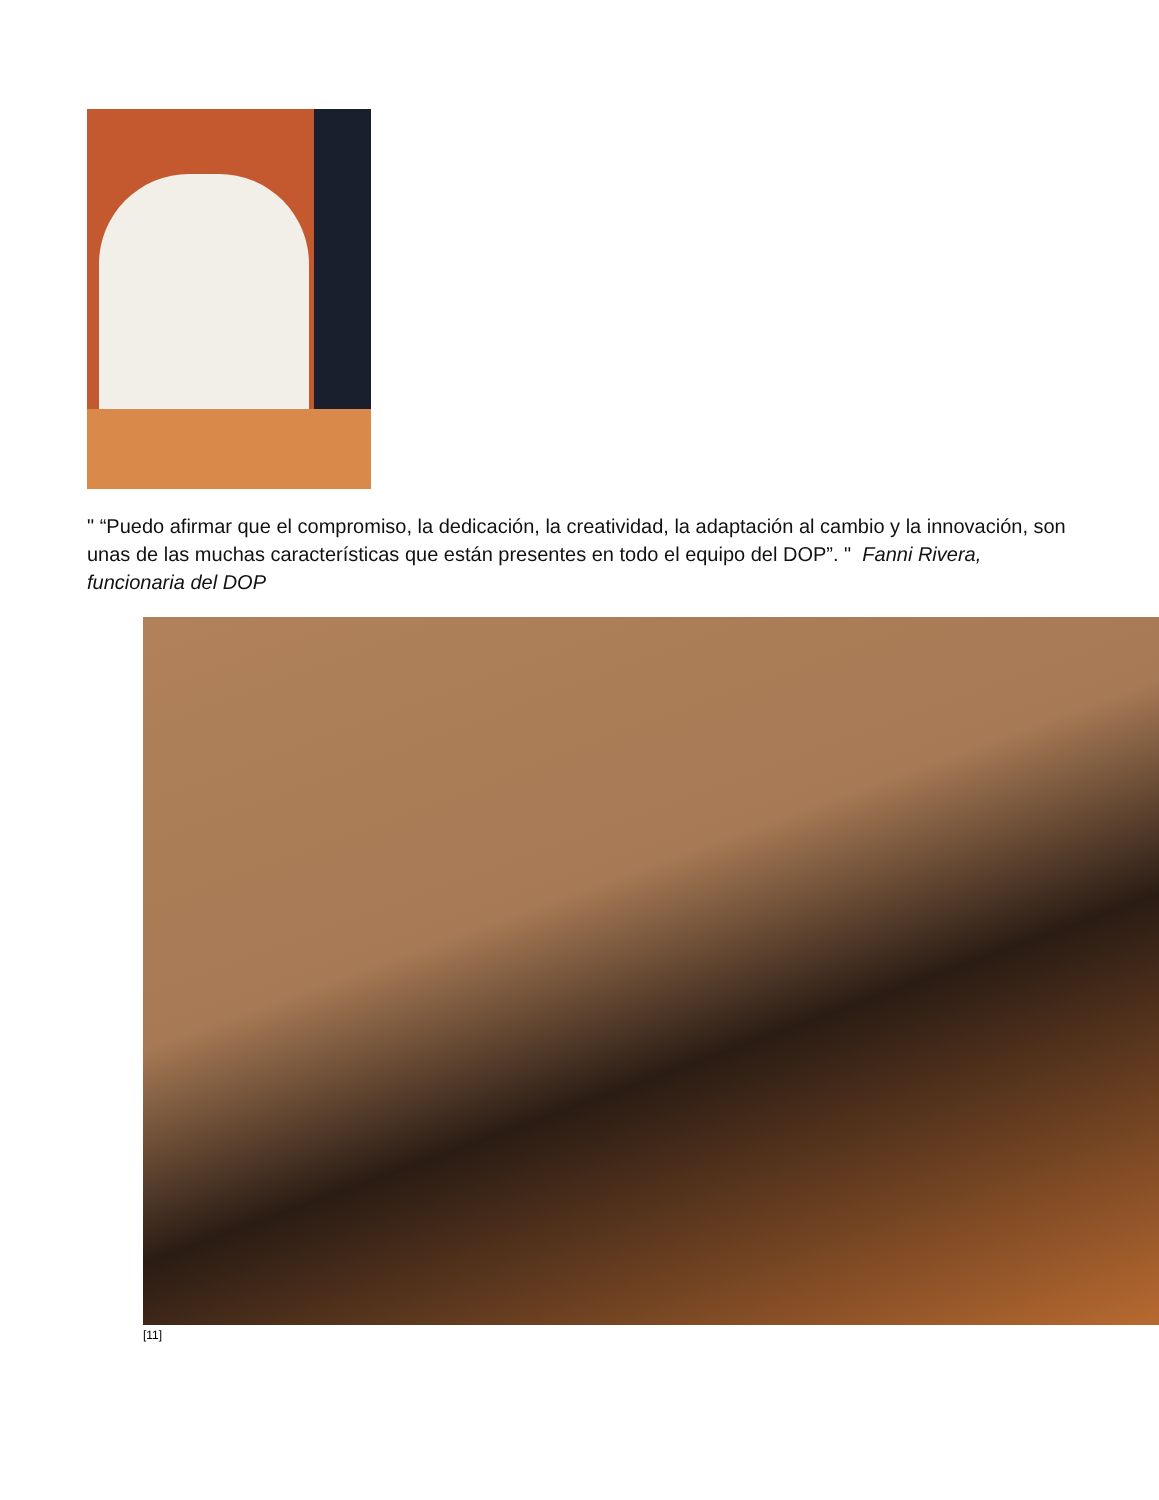" “Puedo afirmar que el compromiso, la dedicación, la creatividad, la adaptación al cambio y la innovación, son unas de las muchas características que están presentes en todo el equipo del DOP”. " Fanni Rivera, funcionaria del DOP
[11]